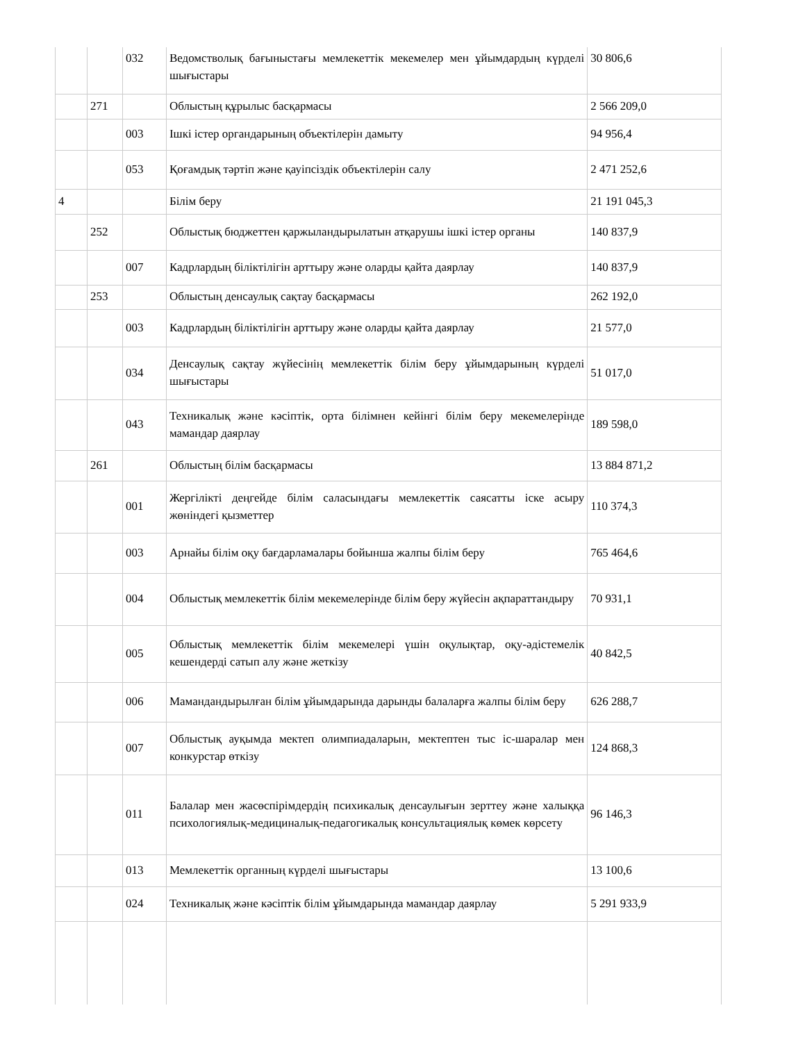| | | 032 | Ведомстволық бағыныстағы мемлекеттік мекемелер мен ұйымдардың күрделі шығыстары | 30 806,6 |
| | 271 | | Облыстың құрылыс басқармасы | 2 566 209,0 |
| | | 003 | Ішкі істер органдарының объектілерін дамыту | 94 956,4 |
| | | 053 | Қоғамдық тәртіп және қауіпсіздік объектілерін салу | 2 471 252,6 |
| 4 | | | Білім беру | 21 191 045,3 |
| | 252 | | Облыстық бюджеттен қаржыландырылатын атқарушы ішкі істер органы | 140 837,9 |
| | | 007 | Кадрлардың біліктілігін арттыру және оларды қайта даярлау | 140 837,9 |
| | 253 | | Облыстың денсаулық сақтау басқармасы | 262 192,0 |
| | | 003 | Кадрлардың біліктілігін арттыру және оларды қайта даярлау | 21 577,0 |
| | | 034 | Денсаулық сақтау жүйесінің мемлекеттік білім беру ұйымдарының күрделі шығыстары | 51 017,0 |
| | | 043 | Техникалық және кәсіптік, орта білімнен кейінгі білім беру мекемелерінде мамандар даярлау | 189 598,0 |
| | 261 | | Облыстың білім басқармасы | 13 884 871,2 |
| | | 001 | Жергілікті деңгейде білім саласындағы мемлекеттік саясатты іске асыру жөніндегі қызметтер | 110 374,3 |
| | | 003 | Арнайы білім оқу бағдарламалары бойынша жалпы білім беру | 765 464,6 |
| | | 004 | Облыстық мемлекеттік білім мекемелерінде білім беру жүйесін ақпараттандыру | 70 931,1 |
| | | 005 | Облыстық мемлекеттік білім мекемелері үшін оқулықтар, оқу-әдістемелік кешендерді сатып алу және жеткізу | 40 842,5 |
| | | 006 | Мамандандырылған білім ұйымдарында дарынды балаларға жалпы білім беру | 626 288,7 |
| | | 007 | Облыстық ауқымда мектеп олимпиадаларын, мектептен тыс іс-шаралар мен конкурстар өткізу | 124 868,3 |
| | | 011 | Балалар мен жасөспірімдердің психикалық денсаулығын зерттеу және халыққа психологиялық-медициналық-педагогикалық консультациялық көмек көрсету | 96 146,3 |
| | | 013 | Мемлекеттік органның күрделі шығыстары | 13 100,6 |
| | | 024 | Техникалық және кәсіптік білім ұйымдарында мамандар даярлау | 5 291 933,9 |